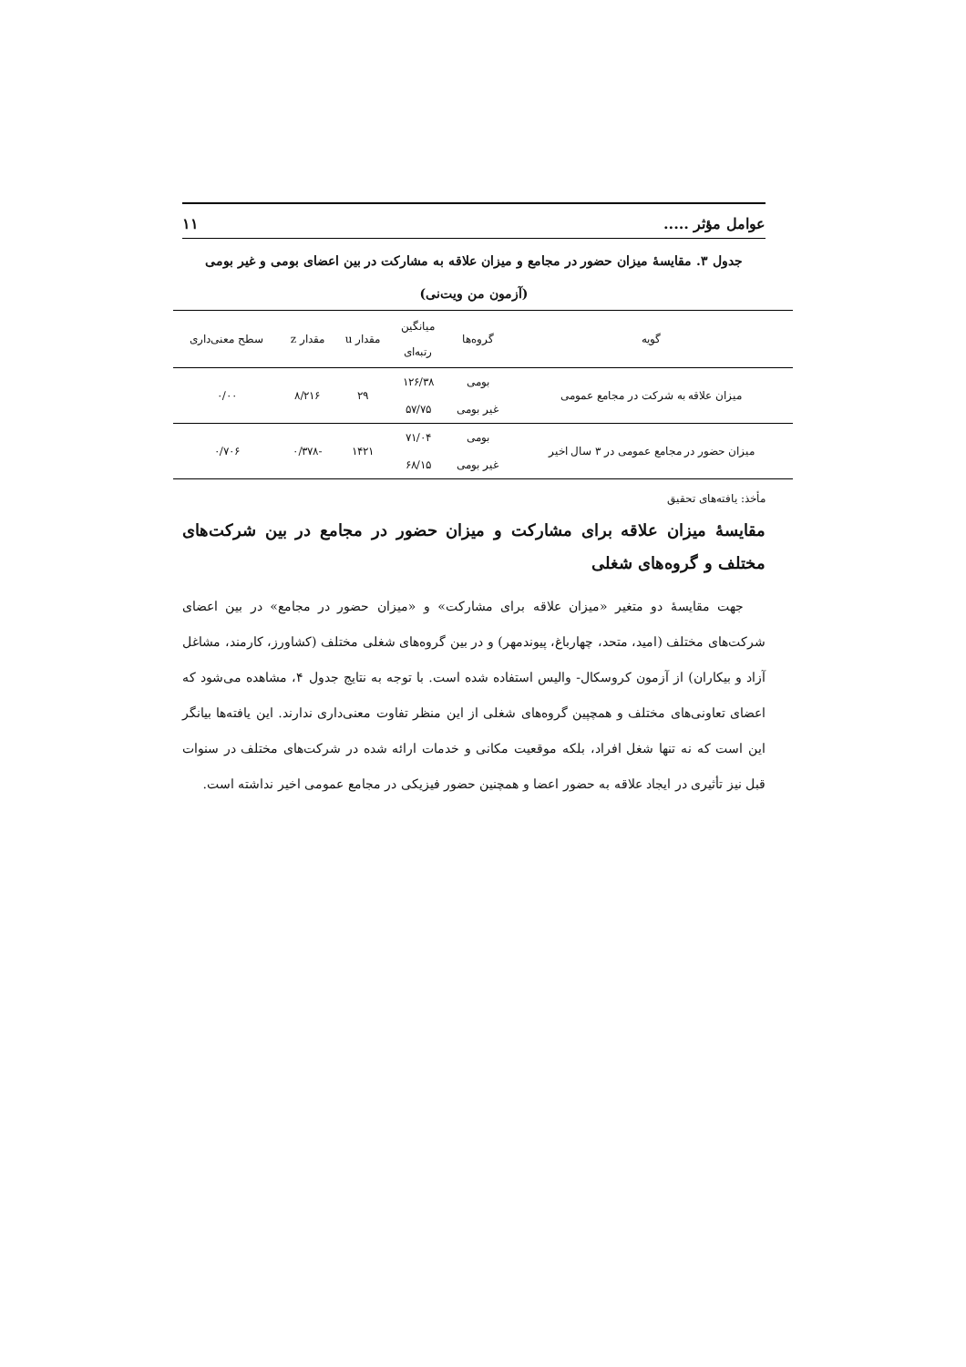عوامل مؤثر ..... ۱۱
جدول ۳. مقایسهٔ میزان حضور در مجامع و میزان علاقه به مشارکت در بین اعضای بومی و غیر بومی
(آزمون من ویت‌نی)
| گویه | گروه‌ها | میانگین رتبه‌ای | مقدار u | مقدار z | سطح معنی‌داری |
| --- | --- | --- | --- | --- | --- |
| میزان علاقه به شرکت در مجامع عمومی | بومی | ۱۲۶/۳۸ | ۲۹ | ۸/۲۱۶ | ۰/۰۰ |
| | غیر بومی | ۵۷/۷۵ | | | |
| میزان حضور در مجامع عمومی در ۳ سال اخیر | بومی | ۷۱/۰۴ | ۱۴۲۱ | -۰/۳۷۸ | ۰/۷۰۶ |
| | غیر بومی | ۶۸/۱۵ | | | |
مأخذ: یافته‌های تحقیق
مقایسهٔ میزان علاقه برای مشارکت و میزان حضور در مجامع در بین شرکت‌های مختلف و گروه‌های شغلی
جهت مقایسهٔ دو متغیر «میزان علاقه برای مشارکت» و «میزان حضور در مجامع» در بین اعضای شرکت‌های مختلف (امید، متحد، چهارباغ، پیوندمهر) و در بین گروه‌های شغلی مختلف (کشاورز، کارمند، مشاغل آزاد و بیکاران) از آزمون کروسکال- والیس استفاده شده است. با توجه به نتایج جدول ۴، مشاهده می‌شود که اعضای تعاونی‌های مختلف و همچپین گروه‌های شغلی از این منظر تفاوت معنی‌داری ندارند. این یافته‌ها بیانگر این است که نه تنها شغل افراد، بلکه موقعیت مکانی و خدمات ارائه شده در شرکت‌های مختلف در سنوات قبل نیز تأثیری در ایجاد علاقه به حضور اعضا و همچنین حضور فیزیکی در مجامع عمومی اخیر نداشته است.